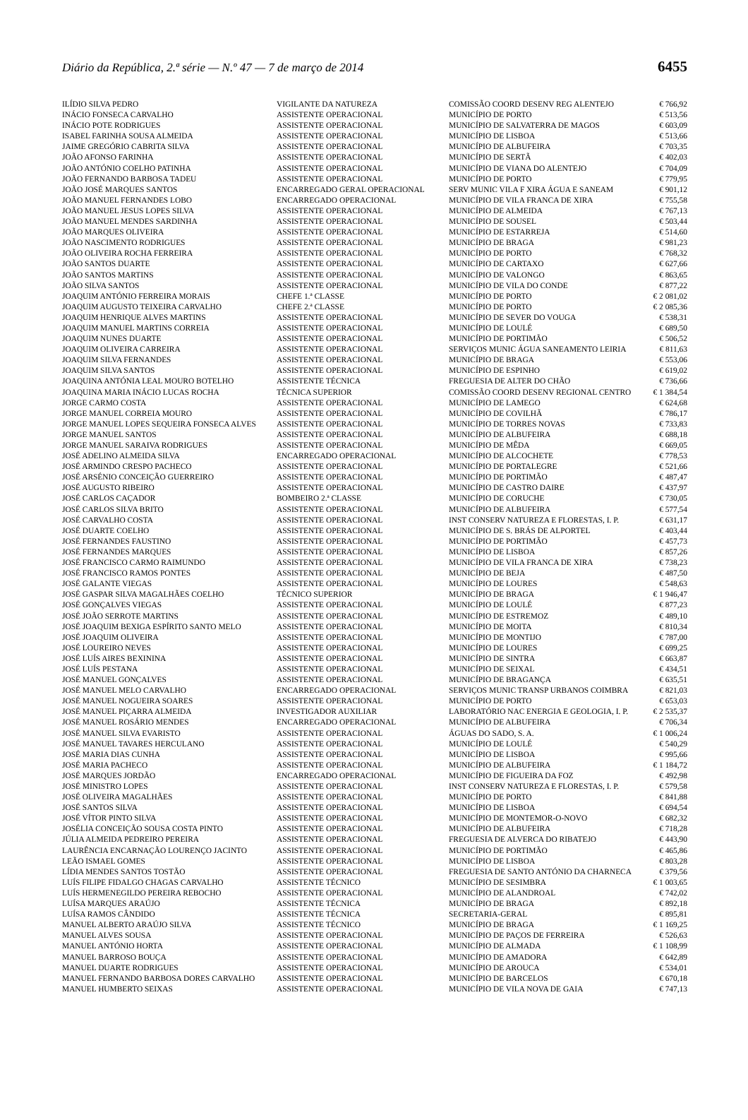Diário da República, 2.ª série — N.º 47 — 7 de março de 2014 6455
| ILÍDIO SILVA PEDRO | VIGILANTE DA NATUREZA | COMISSÃO COORD DESENV REG ALENTEJO | € 766,92 |
| INÁCIO FONSECA CARVALHO | ASSISTENTE OPERACIONAL | MUNICÍPIO DE PORTO | € 513,56 |
| INÁCIO POTE RODRIGUES | ASSISTENTE OPERACIONAL | MUNICÍPIO DE SALVATERRA DE MAGOS | € 603,09 |
| ISABEL FARINHA SOUSA ALMEIDA | ASSISTENTE OPERACIONAL | MUNICÍPIO DE LISBOA | € 513,66 |
| JAIME GREGÓRIO CABRITA SILVA | ASSISTENTE OPERACIONAL | MUNICÍPIO DE ALBUFEIRA | € 703,35 |
| JOÃO AFONSO FARINHA | ASSISTENTE OPERACIONAL | MUNICÍPIO DE SERTÃ | € 402,03 |
| JOÃO ANTÓNIO COELHO PATINHA | ASSISTENTE OPERACIONAL | MUNICÍPIO DE VIANA DO ALENTEJO | € 704,09 |
| JOÃO FERNANDO BARBOSA TADEU | ASSISTENTE OPERACIONAL | MUNICÍPIO DE PORTO | € 779,95 |
| JOÃO JOSÉ MARQUES SANTOS | ENCARREGADO GERAL OPERACIONAL | SERV MUNIC VILA F XIRA ÁGUA E SANEAM | € 901,12 |
| JOÃO MANUEL FERNANDES LOBO | ENCARREGADO OPERACIONAL | MUNICÍPIO DE VILA FRANCA DE XIRA | € 755,58 |
| JOÃO MANUEL JESUS LOPES SILVA | ASSISTENTE OPERACIONAL | MUNICÍPIO DE ALMEIDA | € 767,13 |
| JOÃO MANUEL MENDES SARDINHA | ASSISTENTE OPERACIONAL | MUNICÍPIO DE SOUSEL | € 503,44 |
| JOÃO MARQUES OLIVEIRA | ASSISTENTE OPERACIONAL | MUNICÍPIO DE ESTARREJA | € 514,60 |
| JOÃO NASCIMENTO RODRIGUES | ASSISTENTE OPERACIONAL | MUNICÍPIO DE BRAGA | € 981,23 |
| JOÃO OLIVEIRA ROCHA FERREIRA | ASSISTENTE OPERACIONAL | MUNICÍPIO DE PORTO | € 768,32 |
| JOÃO SANTOS DUARTE | ASSISTENTE OPERACIONAL | MUNICÍPIO DE CARTAXO | € 627,66 |
| JOÃO SANTOS MARTINS | ASSISTENTE OPERACIONAL | MUNICÍPIO DE VALONGO | € 863,65 |
| JOÃO SILVA SANTOS | ASSISTENTE OPERACIONAL | MUNICÍPIO DE VILA DO CONDE | € 877,22 |
| JOAQUIM ANTÓNIO FERREIRA MORAIS | CHEFE 1.ª CLASSE | MUNICÍPIO DE PORTO | € 2 081,02 |
| JOAQUIM AUGUSTO TEIXEIRA CARVALHO | CHEFE 2.ª CLASSE | MUNICÍPIO DE PORTO | € 2 085,36 |
| JOAQUIM HENRIQUE ALVES MARTINS | ASSISTENTE OPERACIONAL | MUNICÍPIO DE SEVER DO VOUGA | € 538,31 |
| JOAQUIM MANUEL MARTINS CORREIA | ASSISTENTE OPERACIONAL | MUNICÍPIO DE LOULÉ | € 689,50 |
| JOAQUIM NUNES DUARTE | ASSISTENTE OPERACIONAL | MUNICÍPIO DE PORTIMÃO | € 506,52 |
| JOAQUIM OLIVEIRA CARREIRA | ASSISTENTE OPERACIONAL | SERVIÇOS MUNIC ÁGUA SANEAMENTO LEIRIA | € 811,63 |
| JOAQUIM SILVA FERNANDES | ASSISTENTE OPERACIONAL | MUNICÍPIO DE BRAGA | € 553,06 |
| JOAQUIM SILVA SANTOS | ASSISTENTE OPERACIONAL | MUNICÍPIO DE ESPINHO | € 619,02 |
| JOAQUINA ANTÓNIA LEAL MOURO BOTELHO | ASSISTENTE TÉCNICA | FREGUESIA DE ALTER DO CHÃO | € 736,66 |
| JOAQUINA MARIA INÁCIO LUCAS ROCHA | TÉCNICA SUPERIOR | COMISSÃO COORD DESENV REGIONAL CENTRO | € 1 384,54 |
| JORGE CARMO COSTA | ASSISTENTE OPERACIONAL | MUNICÍPIO DE LAMEGO | € 624,68 |
| JORGE MANUEL CORREIA MOURO | ASSISTENTE OPERACIONAL | MUNICÍPIO DE COVILHÃ | € 786,17 |
| JORGE MANUEL LOPES SEQUEIRA FONSECA ALVES | ASSISTENTE OPERACIONAL | MUNICÍPIO DE TORRES NOVAS | € 733,83 |
| JORGE MANUEL SANTOS | ASSISTENTE OPERACIONAL | MUNICÍPIO DE ALBUFEIRA | € 688,18 |
| JORGE MANUEL SARAIVA RODRIGUES | ASSISTENTE OPERACIONAL | MUNICÍPIO DE MÊDA | € 669,05 |
| JOSÉ ADELINO ALMEIDA SILVA | ENCARREGADO OPERACIONAL | MUNICÍPIO DE ALCOCHETE | € 778,53 |
| JOSÉ ARMINDO CRESPO PACHECO | ASSISTENTE OPERACIONAL | MUNICÍPIO DE PORTALEGRE | € 521,66 |
| JOSÉ ARSÉNIO CONCEIÇÃO GUERREIRO | ASSISTENTE OPERACIONAL | MUNICÍPIO DE PORTIMÃO | € 487,47 |
| JOSÉ AUGUSTO RIBEIRO | ASSISTENTE OPERACIONAL | MUNICÍPIO DE CASTRO DAIRE | € 437,97 |
| JOSÉ CARLOS CAÇADOR | BOMBEIRO 2.ª CLASSE | MUNICÍPIO DE CORUCHE | € 730,05 |
| JOSÉ CARLOS SILVA BRITO | ASSISTENTE OPERACIONAL | MUNICÍPIO DE ALBUFEIRA | € 577,54 |
| JOSÉ CARVALHO COSTA | ASSISTENTE OPERACIONAL | INST CONSERV NATUREZA E FLORESTAS, I. P. | € 631,17 |
| JOSÉ DUARTE COELHO | ASSISTENTE OPERACIONAL | MUNICÍPIO DE S. BRÁS DE ALPORTEL | € 403,44 |
| JOSÉ FERNANDES FAUSTINO | ASSISTENTE OPERACIONAL | MUNICÍPIO DE PORTIMÃO | € 457,73 |
| JOSÉ FERNANDES MARQUES | ASSISTENTE OPERACIONAL | MUNICÍPIO DE LISBOA | € 857,26 |
| JOSÉ FRANCISCO CARMO RAIMUNDO | ASSISTENTE OPERACIONAL | MUNICÍPIO DE VILA FRANCA DE XIRA | € 738,23 |
| JOSÉ FRANCISCO RAMOS PONTES | ASSISTENTE OPERACIONAL | MUNICÍPIO DE BEJA | € 487,50 |
| JOSÉ GALANTE VIEGAS | ASSISTENTE OPERACIONAL | MUNICÍPIO DE LOURES | € 548,63 |
| JOSÉ GASPAR SILVA MAGALHÃES COELHO | TÉCNICO SUPERIOR | MUNICÍPIO DE BRAGA | € 1 946,47 |
| JOSÉ GONÇALVES VIEGAS | ASSISTENTE OPERACIONAL | MUNICÍPIO DE LOULÉ | € 877,23 |
| JOSÉ JOÃO SERROTE MARTINS | ASSISTENTE OPERACIONAL | MUNICÍPIO DE ESTREMOZ | € 489,10 |
| JOSÉ JOAQUIM BEXIGA ESPÍRITO SANTO MELO | ASSISTENTE OPERACIONAL | MUNICÍPIO DE MOITA | € 810,34 |
| JOSÉ JOAQUIM OLIVEIRA | ASSISTENTE OPERACIONAL | MUNICÍPIO DE MONTIJO | € 787,00 |
| JOSÉ LOUREIRO NEVES | ASSISTENTE OPERACIONAL | MUNICÍPIO DE LOURES | € 699,25 |
| JOSÉ LUÍS AIRES BEXININA | ASSISTENTE OPERACIONAL | MUNICÍPIO DE SINTRA | € 663,87 |
| JOSÉ LUÍS PESTANA | ASSISTENTE OPERACIONAL | MUNICÍPIO DE SEIXAL | € 434,51 |
| JOSÉ MANUEL GONÇALVES | ASSISTENTE OPERACIONAL | MUNICÍPIO DE BRAGANÇA | € 635,51 |
| JOSÉ MANUEL MELO CARVALHO | ENCARREGADO OPERACIONAL | SERVIÇOS MUNIC TRANSP URBANOS COIMBRA | € 821,03 |
| JOSÉ MANUEL NOGUEIRA SOARES | ASSISTENTE OPERACIONAL | MUNICÍPIO DE PORTO | € 653,03 |
| JOSÉ MANUEL PIÇARRA ALMEIDA | INVESTIGADOR AUXILIAR | LABORATÓRIO NAC ENERGIA E GEOLOGIA, I. P. | € 2 535,37 |
| JOSÉ MANUEL ROSÁRIO MENDES | ENCARREGADO OPERACIONAL | MUNICÍPIO DE ALBUFEIRA | € 706,34 |
| JOSÉ MANUEL SILVA EVARISTO | ASSISTENTE OPERACIONAL | ÁGUAS DO SADO, S. A. | € 1 006,24 |
| JOSÉ MANUEL TAVARES HERCULANO | ASSISTENTE OPERACIONAL | MUNICÍPIO DE LOULÉ | € 540,29 |
| JOSÉ MARIA DIAS CUNHA | ASSISTENTE OPERACIONAL | MUNICÍPIO DE LISBOA | € 995,66 |
| JOSÉ MARIA PACHECO | ASSISTENTE OPERACIONAL | MUNICÍPIO DE ALBUFEIRA | € 1 184,72 |
| JOSÉ MARQUES JORDÃO | ENCARREGADO OPERACIONAL | MUNICÍPIO DE FIGUEIRA DA FOZ | € 492,98 |
| JOSÉ MINISTRO LOPES | ASSISTENTE OPERACIONAL | INST CONSERV NATUREZA E FLORESTAS, I. P. | € 579,58 |
| JOSÉ OLIVEIRA MAGALHÃES | ASSISTENTE OPERACIONAL | MUNICÍPIO DE PORTO | € 841,88 |
| JOSÉ SANTOS SILVA | ASSISTENTE OPERACIONAL | MUNICÍPIO DE LISBOA | € 694,54 |
| JOSÉ VÍTOR PINTO SILVA | ASSISTENTE OPERACIONAL | MUNICÍPIO DE MONTEMOR-O-NOVO | € 682,32 |
| JOSÉLIA CONCEIÇÃO SOUSA COSTA PINTO | ASSISTENTE OPERACIONAL | MUNICÍPIO DE ALBUFEIRA | € 718,28 |
| JÚLIA ALMEIDA PEDREIRO PEREIRA | ASSISTENTE OPERACIONAL | FREGUESIA DE ALVERCA DO RIBATEJO | € 443,90 |
| LAURÊNCIA ENCARNAÇÃO LOURENÇO JACINTO | ASSISTENTE OPERACIONAL | MUNICÍPIO DE PORTIMÃO | € 465,86 |
| LEÃO ISMAEL GOMES | ASSISTENTE OPERACIONAL | MUNICÍPIO DE LISBOA | € 803,28 |
| LÍDIA MENDES SANTOS TOSTÃO | ASSISTENTE OPERACIONAL | FREGUESIA DE SANTO ANTÓNIO DA CHARNECA | € 379,56 |
| LUÍS FILIPE FIDALGO CHAGAS CARVALHO | ASSISTENTE TÉCNICO | MUNICÍPIO DE SESIMBRA | € 1 003,65 |
| LUÍS HERMENEGILDO PEREIRA REBOCHO | ASSISTENTE OPERACIONAL | MUNICÍPIO DE ALANDROAL | € 742,02 |
| LUÍSA MARQUES ARAÚJO | ASSISTENTE TÉCNICA | MUNICÍPIO DE BRAGA | € 892,18 |
| LUÍSA RAMOS CÂNDIDO | ASSISTENTE TÉCNICA | SECRETARIA-GERAL | € 895,81 |
| MANUEL ALBERTO ARAÚJO SILVA | ASSISTENTE TÉCNICO | MUNICÍPIO DE BRAGA | € 1 169,25 |
| MANUEL ALVES SOUSA | ASSISTENTE OPERACIONAL | MUNICÍPIO DE PAÇOS DE FERREIRA | € 526,63 |
| MANUEL ANTÓNIO HORTA | ASSISTENTE OPERACIONAL | MUNICÍPIO DE ALMADA | € 1 108,99 |
| MANUEL BARROSO BOUÇA | ASSISTENTE OPERACIONAL | MUNICÍPIO DE AMADORA | € 642,89 |
| MANUEL DUARTE RODRIGUES | ASSISTENTE OPERACIONAL | MUNICÍPIO DE AROUCA | € 534,01 |
| MANUEL FERNANDO BARBOSA DORES CARVALHO | ASSISTENTE OPERACIONAL | MUNICÍPIO DE BARCELOS | € 670,18 |
| MANUEL HUMBERTO SEIXAS | ASSISTENTE OPERACIONAL | MUNICÍPIO DE VILA NOVA DE GAIA | € 747,13 |